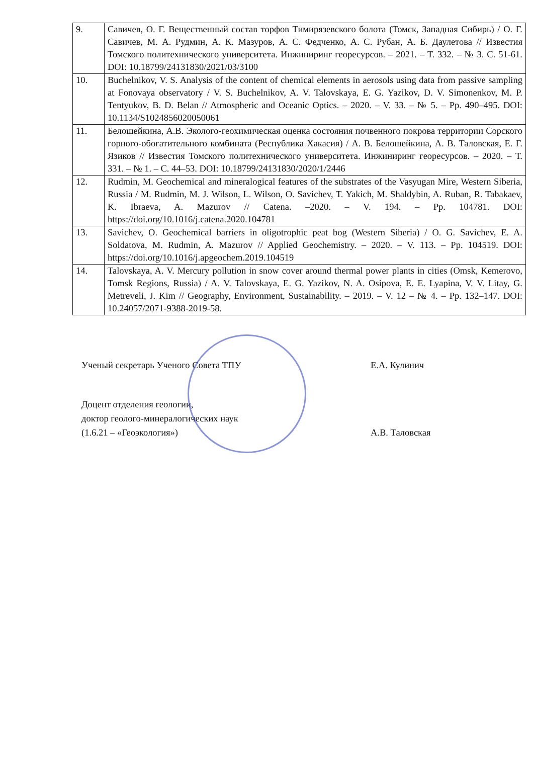| 9. | Савичев, О. Г. Вещественный состав торфов Тимирязевского болота (Томск, Западная Сибирь) / О. Г. Савичев, М. А. Рудмин, А. К. Мазуров, А. С. Федченко, А. С. Рубан, А. Б. Даулетова // Известия Томского политехнического университета. Инжиниринг георесурсов. – 2021. – Т. 332. – № 3. С. 51-61. DOI: 10.18799/24131830/2021/03/3100 |
| 10. | Buchelnikov, V. S. Analysis of the content of chemical elements in aerosols using data from passive sampling at Fonovaya observatory / V. S. Buchelnikov, A. V. Talovskaya, E. G. Yazikov, D. V. Simonenkov, M. P. Tentyukov, B. D. Belan // Atmospheric and Oceanic Optics. – 2020. – V. 33. – № 5. – Pp. 490–495. DOI: 10.1134/S1024856020050061 |
| 11. | Белошейкина, А.В. Эколого-геохимическая оценка состояния почвенного покрова территории Сорского горного-обогатительного комбината (Республика Хакасия) / А. В. Белошейкина, А. В. Таловская, Е. Г. Язиков // Известия Томского политехнического университета. Инжиниринг георесурсов. – 2020. – Т. 331. – № 1. – С. 44–53. DOI: 10.18799/24131830/2020/1/2446 |
| 12. | Rudmin, M. Geochemical and mineralogical features of the substrates of the Vasyugan Mire, Western Siberia, Russia / M. Rudmin, M. J. Wilson, L. Wilson, O. Savichev, T. Yakich, M. Shaldybin, A. Ruban, R. Tabakaev, K. Ibraeva, A. Mazurov // Catena. –2020. – V. 194. – Pp. 104781. DOI: https://doi.org/10.1016/j.catena.2020.104781 |
| 13. | Savichev, O. Geochemical barriers in oligotrophic peat bog (Western Siberia) / O. G. Savichev, E. A. Soldatova, M. Rudmin, A. Mazurov // Applied Geochemistry. – 2020. – V. 113. – Pp. 104519. DOI: https://doi.org/10.1016/j.apgeochem.2019.104519 |
| 14. | Talovskaya, A. V. Mercury pollution in snow cover around thermal power plants in cities (Omsk, Kemerovo, Tomsk Regions, Russia) / A. V. Talovskaya, E. G. Yazikov, N. A. Osipova, E. E. Lyapina, V. V. Litay, G. Metreveli, J. Kim // Geography, Environment, Sustainability. – 2019. – V. 12 – № 4. – Pp. 132–147. DOI: 10.24057/2071-9388-2019-58. |
Ученый секретарь Ученого Совета ТПУ Е.А. Кулинич
Доцент отделения геологии,
доктор геолого-минералогических наук
(1.6.21 – «Геоэкология»)
А.В. Таловская